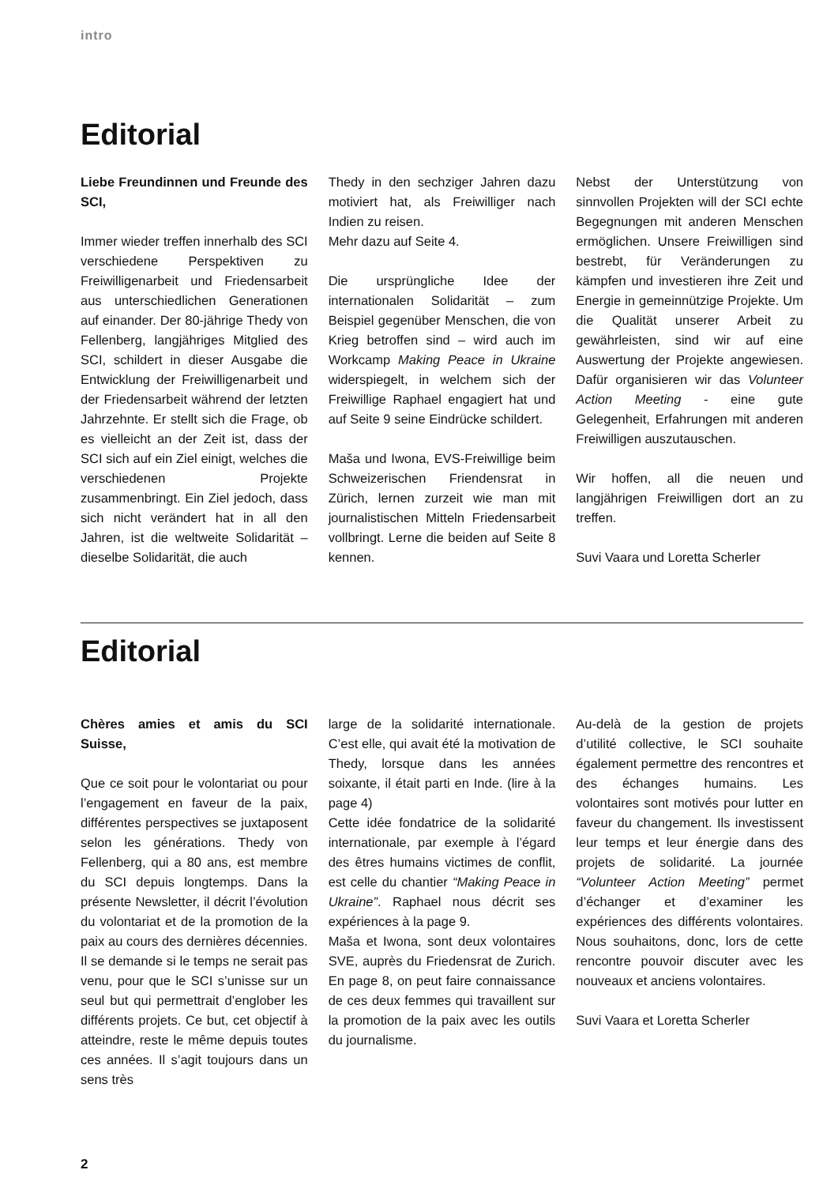intro
Editorial
Liebe Freundinnen und Freunde des SCI,
Immer wieder treffen innerhalb des SCI verschiedene Perspektiven zu Freiwilligenarbeit und Friedensarbeit aus unterschiedlichen Generationen auf einander. Der 80-jährige Thedy von Fellenberg, langjähriges Mitglied des SCI, schildert in dieser Ausgabe die Entwicklung der Freiwilligenarbeit und der Friedensarbeit während der letzten Jahrzehnte. Er stellt sich die Frage, ob es vielleicht an der Zeit ist, dass der SCI sich auf ein Ziel einigt, welches die verschiedenen Projekte zusammenbringt. Ein Ziel jedoch, dass sich nicht verändert hat in all den Jahren, ist die weltweite Solidarität – dieselbe Solidarität, die auch
Thedy in den sechziger Jahren dazu motiviert hat, als Freiwilliger nach Indien zu reisen.
Mehr dazu auf Seite 4.
Die ursprüngliche Idee der internationalen Solidarität – zum Beispiel gegenüber Menschen, die von Krieg betroffen sind – wird auch im Workcamp Making Peace in Ukraine widerspiegelt, in welchem sich der Freiwillige Raphael engagiert hat und auf Seite 9 seine Eindrücke schildert.
Maša und Iwona, EVS-Freiwillige beim Schweizerischen Friendensrat in Zürich, lernen zurzeit wie man mit journalistischen Mitteln Friedensarbeit vollbringt. Lerne die beiden auf Seite 8 kennen.
Nebst der Unterstützung von sinnvollen Projekten will der SCI echte Begegnungen mit anderen Menschen ermöglichen. Unsere Freiwilligen sind bestrebt, für Veränderungen zu kämpfen und investieren ihre Zeit und Energie in gemeinnützige Projekte. Um die Qualität unserer Arbeit zu gewährleisten, sind wir auf eine Auswertung der Projekte angewiesen. Dafür organisieren wir das Volunteer Action Meeting - eine gute Gelegenheit, Erfahrungen mit anderen Freiwilligen auszutauschen.
Wir hoffen, all die neuen und langjährigen Freiwilligen dort an zu treffen.
Suvi Vaara und Loretta Scherler
Editorial
Chères amies et amis du SCI Suisse,
Que ce soit pour le volontariat ou pour l’engagement en faveur de la paix, différentes perspectives se juxtaposent selon les générations. Thedy von Fellenberg, qui a 80 ans, est membre du SCI depuis longtemps. Dans la présente Newsletter, il décrit l’évolution du volontariat et de la promotion de la paix au cours des dernières décennies. Il se demande si le temps ne serait pas venu, pour que le SCI s’unisse sur un seul but qui permettrait d’englober les différents projets. Ce but, cet objectif à atteindre, reste le même depuis toutes ces années. Il s’agit toujours dans un sens très
large de la solidarité internationale. C’est elle, qui avait été la motivation de Thedy, lorsque dans les années soixante, il était parti en Inde. (lire à la page 4)
Cette idée fondatrice de la solidarité internationale, par exemple à l’égard des êtres humains victimes de conflit, est celle du chantier “Making Peace in Ukraine”. Raphael nous décrit ses expériences à la page 9.
Maša et Iwona, sont deux volontaires SVE, auprès du Friedensrat de Zurich. En page 8, on peut faire connaissance de ces deux femmes qui travaillent sur la promotion de la paix avec les outils du journalisme.
Au-delà de la gestion de projets d’utilité collective, le SCI souhaite également permettre des rencontres et des échanges humains. Les volontaires sont motivés pour lutter en faveur du changement. Ils investissent leur temps et leur énergie dans des projets de solidarité. La journée “Volunteer Action Meeting” permet d’échanger et d’examiner les expériences des différents volontaires. Nous souhaitons, donc, lors de cette rencontre pouvoir discuter avec les nouveaux et anciens volontaires.
Suvi Vaara et Loretta Scherler
2